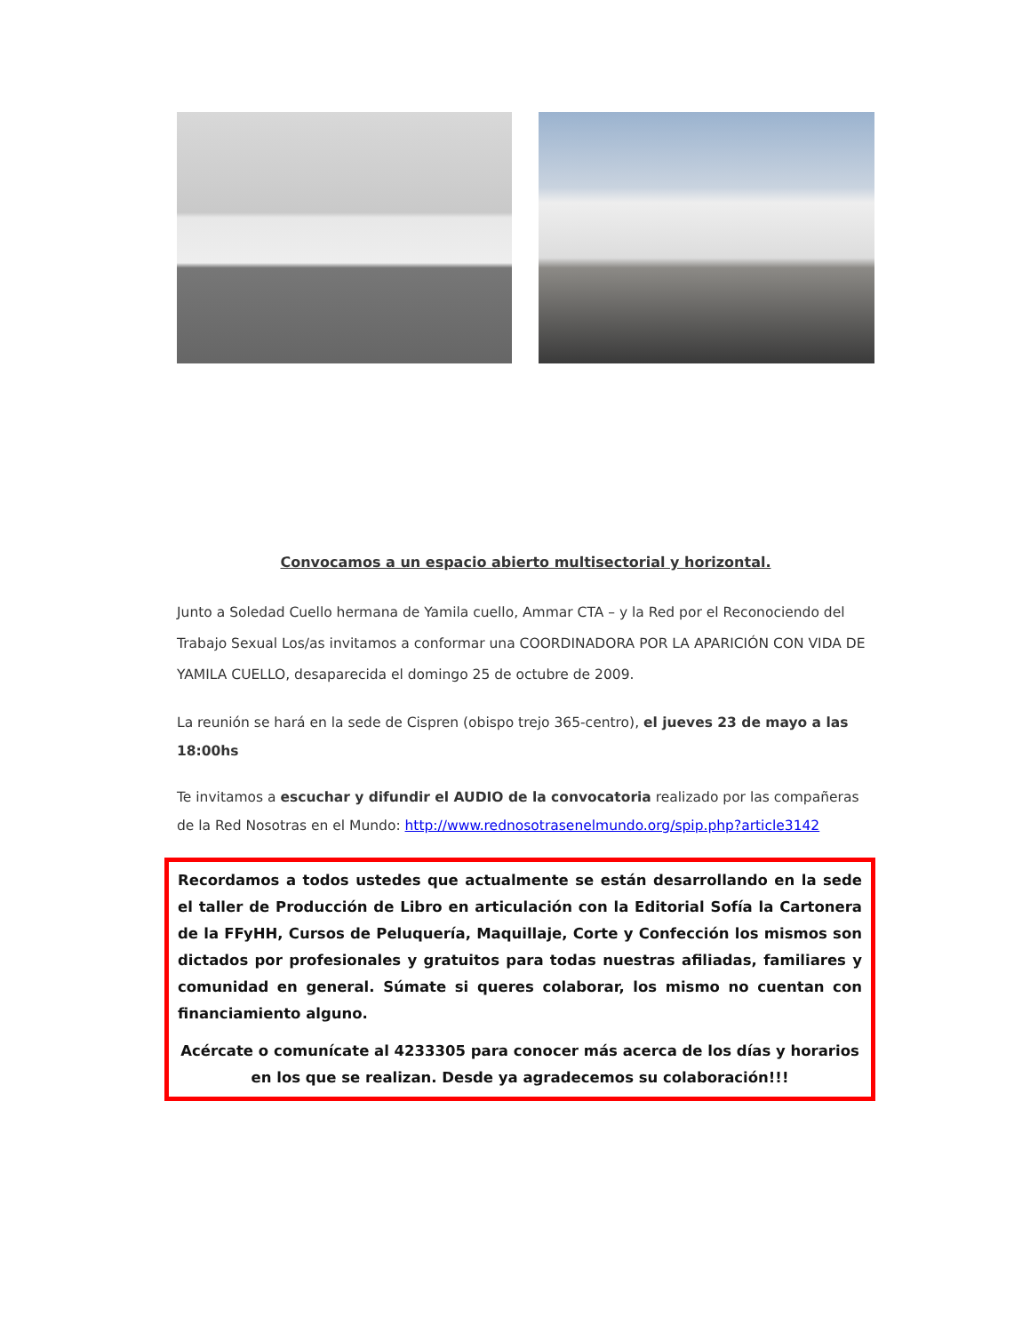Convocamos a un espacio abierto multisectorial y horizontal.
Junto a Soledad Cuello hermana de Yamila cuello, Ammar CTA – y la Red por el Reconociendo del Trabajo Sexual Los/as invitamos a conformar una COORDINADORA POR LA APARICIÓN CON VIDA DE YAMILA CUELLO, desaparecida el domingo 25 de octubre de 2009.
La reunión se hará en la sede de Cispren (obispo trejo 365-centro), el jueves 23 de mayo a las 18:00hs
Te invitamos a escuchar y difundir el AUDIO de la convocatoria realizado por las compañeras de la Red Nosotras en el Mundo: http://www.rednosotrasenelmundo.org/spip.php?article3142
Recordamos a todos ustedes que actualmente se están desarrollando en la sede el taller de Producción de Libro en articulación con la Editorial Sofía la Cartonera de la FFyHH, Cursos de Peluquería, Maquillaje, Corte y Confección los mismos son dictados por profesionales y gratuitos para todas nuestras afiliadas, familiares y comunidad en general. Súmate si queres colaborar, los mismo no cuentan con financiamiento alguno.
Acércate o comunícate al 4233305 para conocer más acerca de los días y horarios en los que se realizan. Desde ya agradecemos su colaboración!!!